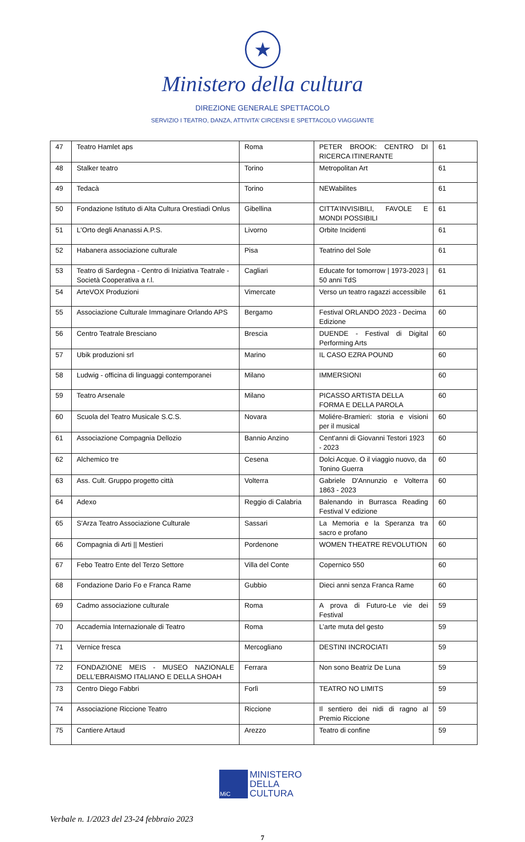★
Ministero della cultura
DIREZIONE GENERALE SPETTACOLO
SERVIZIO I TEATRO, DANZA, ATTIVITA’ CIRCENSI E SPETTACOLO VIAGGIANTE
| 47 | Teatro Hamlet aps | Roma | PETER BROOK: CENTRO DI RICERCA ITINERANTE | 61 |
| 48 | Stalker teatro | Torino | Metropolitan Art | 61 |
| 49 | Tedacà | Torino | NEWabilites | 61 |
| 50 | Fondazione Istituto di Alta Cultura Orestiadi Onlus | Gibellina | CITTA’INVISIBILI, FAVOLE E MONDI POSSIBILI | 61 |
| 51 | L'Orto degli Ananassi A.P.S. | Livorno | Orbite Incidenti | 61 |
| 52 | Habanera associazione culturale | Pisa | Teatrino del Sole | 61 |
| 53 | Teatro di Sardegna - Centro di Iniziativa Teatrale - Società Cooperativa a r.l. | Cagliari | Educate for tomorrow / 1973-2023 / 50 anni TdS | 61 |
| 54 | ArteVOX Produzioni | Vimercate | Verso un teatro ragazzi accessibile | 61 |
| 55 | Associazione Culturale Immaginare Orlando APS | Bergamo | Festival ORLANDO 2023 - Decima Edizione | 60 |
| 56 | Centro Teatrale Bresciano | Brescia | DUENDE - Festival di Digital Performing Arts | 60 |
| 57 | Ubik produzioni srl | Marino | IL CASO EZRA POUND | 60 |
| 58 | Ludwig - officina di linguaggi contemporanei | Milano | IMMERSIONI | 60 |
| 59 | Teatro Arsenale | Milano | PICASSO ARTISTA DELLA FORMA E DELLA PAROLA | 60 |
| 60 | Scuola del Teatro Musicale S.C.S. | Novara | Moliére-Bramieri: storia e visioni per il musical | 60 |
| 61 | Associazione Compagnia Dellozio | Bannio Anzino | Cent'anni di Giovanni Testori 1923 - 2023 | 60 |
| 62 | Alchemico tre | Cesena | Dolci Acque. O il viaggio nuovo, da Tonino Guerra | 60 |
| 63 | Ass. Cult. Gruppo progetto città | Volterra | Gabriele D'Annunzio e Volterra 1863 - 2023 | 60 |
| 64 | Adexo | Reggio di Calabria | Balenando in Burrasca Reading Festival V edizione | 60 |
| 65 | S'Arza Teatro Associazione Culturale | Sassari | La Memoria e la Speranza tra sacro e profano | 60 |
| 66 | Compagnia di Arti // Mestieri | Pordenone | WOMEN THEATRE REVOLUTION | 60 |
| 67 | Febo Teatro Ente del Terzo Settore | Villa del Conte | Copernico 550 | 60 |
| 68 | Fondazione Dario Fo e Franca Rame | Gubbio | Dieci anni senza Franca Rame | 60 |
| 69 | Cadmo associazione culturale | Roma | A prova di Futuro-Le vie dei Festival | 59 |
| 70 | Accademia Internazionale di Teatro | Roma | L’arte muta del gesto | 59 |
| 71 | Vernice fresca | Mercogliano | DESTINI INCROCIATI | 59 |
| 72 | FONDAZIONE MEIS - MUSEO NAZIONALE DELL'EBRAISMO ITALIANO E DELLA SHOAH | Ferrara | Non sono Beatriz De Luna | 59 |
| 73 | Centro Diego Fabbri | Forlì | TEATRO NO LIMITS | 59 |
| 74 | Associazione Riccione Teatro | Riccione | Il sentiero dei nidi di ragno al Premio Riccione | 59 |
| 75 | Cantiere Artaud | Arezzo | Teatro di confine | 59 |
MiC
MINISTERO
DELLA
CULTURA
Verbale n. 1/2023 del 23-24 febbraio 2023
7